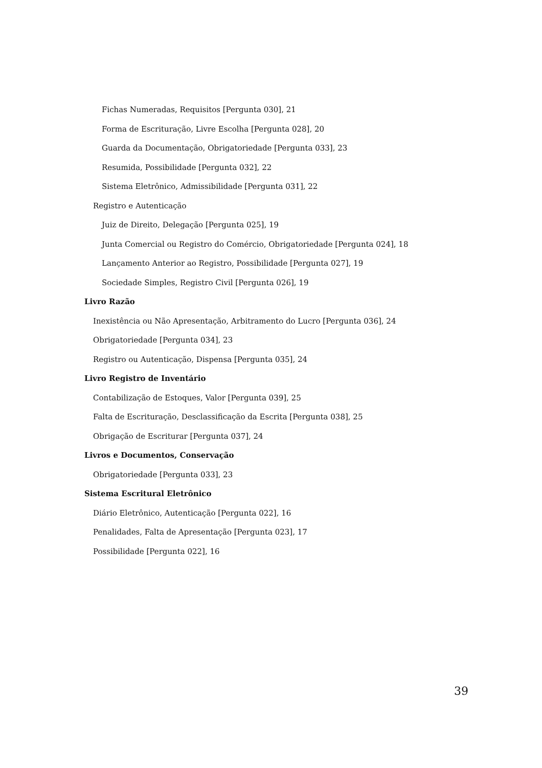Fichas Numeradas, Requisitos [Pergunta 030], 21
Forma de Escrituração, Livre Escolha [Pergunta 028], 20
Guarda da Documentação, Obrigatoriedade [Pergunta 033], 23
Resumida, Possibilidade [Pergunta 032], 22
Sistema Eletrônico, Admissibilidade [Pergunta 031], 22
Registro e Autenticação
Juiz de Direito, Delegação [Pergunta 025], 19
Junta Comercial ou Registro do Comércio, Obrigatoriedade [Pergunta 024], 18
Lançamento Anterior ao Registro, Possibilidade [Pergunta 027], 19
Sociedade Simples, Registro Civil [Pergunta 026], 19
Livro Razão
Inexistência ou Não Apresentação, Arbitramento do Lucro [Pergunta 036], 24
Obrigatoriedade [Pergunta 034], 23
Registro ou Autenticação, Dispensa [Pergunta 035], 24
Livro Registro de Inventário
Contabilização de Estoques, Valor [Pergunta 039], 25
Falta de Escrituração, Desclassificação da Escrita [Pergunta 038], 25
Obrigação de Escriturar [Pergunta 037], 24
Livros e Documentos, Conservação
Obrigatoriedade [Pergunta 033], 23
Sistema Escritural Eletrônico
Diário Eletrônico, Autenticação [Pergunta 022], 16
Penalidades, Falta de Apresentação [Pergunta 023], 17
Possibilidade [Pergunta 022], 16
39